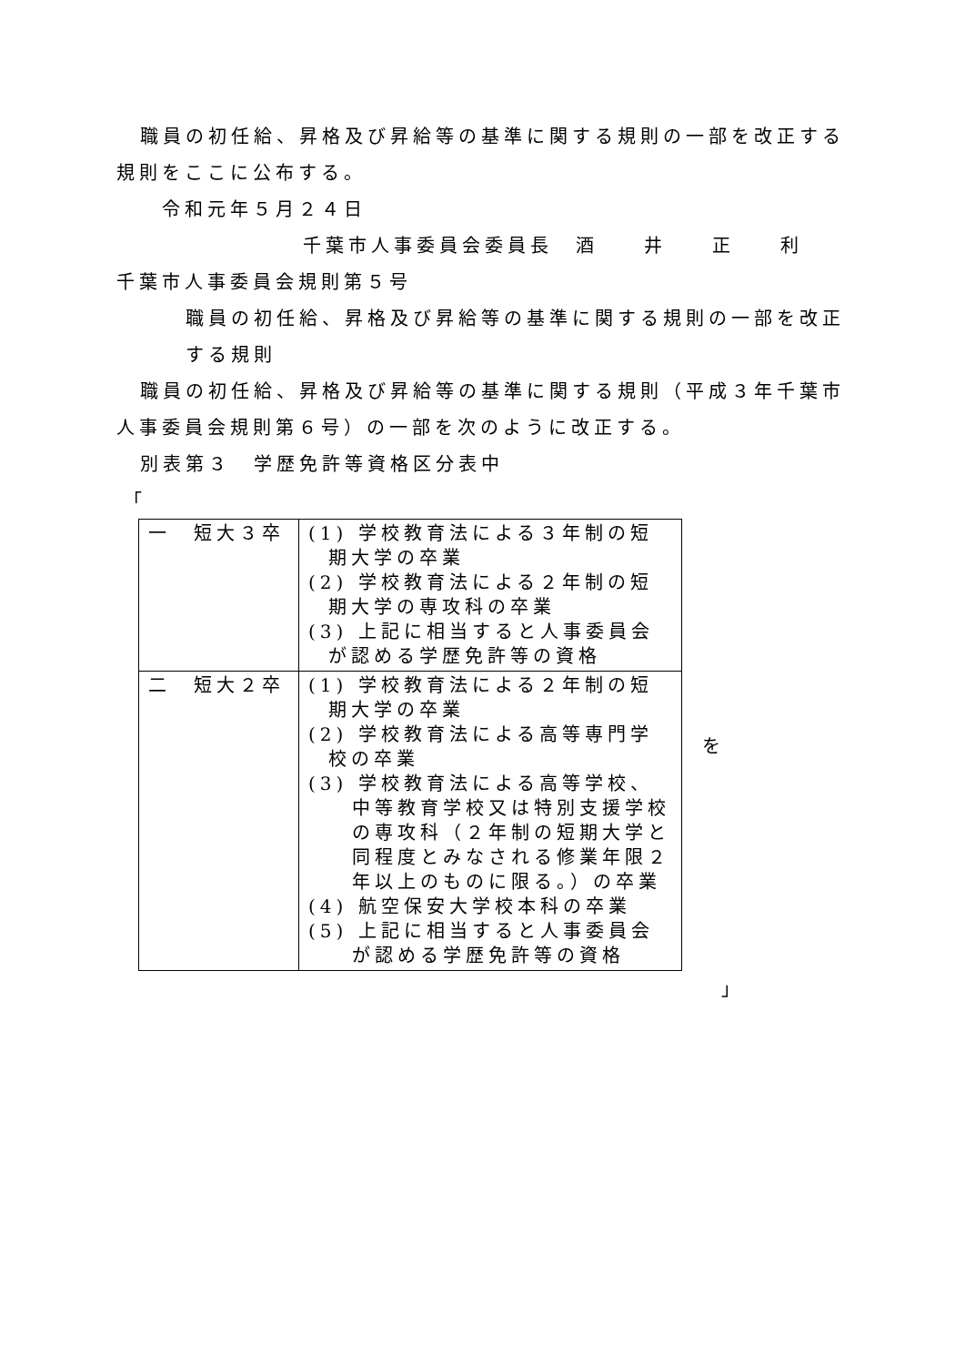職員の初任給、昇格及び昇給等の基準に関する規則の一部を改正する規則をここに公布する。
令和元年５月２４日
千葉市人事委員会委員長　酒　　井　　正　　利
千葉市人事委員会規則第５号
職員の初任給、昇格及び昇給等の基準に関する規則の一部を改正する規則
職員の初任給、昇格及び昇給等の基準に関する規則（平成３年千葉市人事委員会規則第６号）の一部を次のように改正する。
別表第３　学歴免許等資格区分表中
「
| 一 短大３卒 | (1) 学校教育法による３年制の短期大学の卒業 (2) 学校教育法による２年制の短期大学の専攻科の卒業 (3) 上記に相当すると人事委員会が認める学歴免許等の資格 |
| 二 短大２卒 | (1) 学校教育法による２年制の短期大学の卒業 (2) 学校教育法による高等専門学校の卒業 (3) 学校教育法による高等学校、中等教育学校又は特別支援学校の専攻科（２年制の短期大学と同程度とみなされる修業年限２年以上のものに限る。）の卒業 (4) 航空保安大学校本科の卒業 (5) 上記に相当すると人事委員会が認める学歴免許等の資格 |
を
」